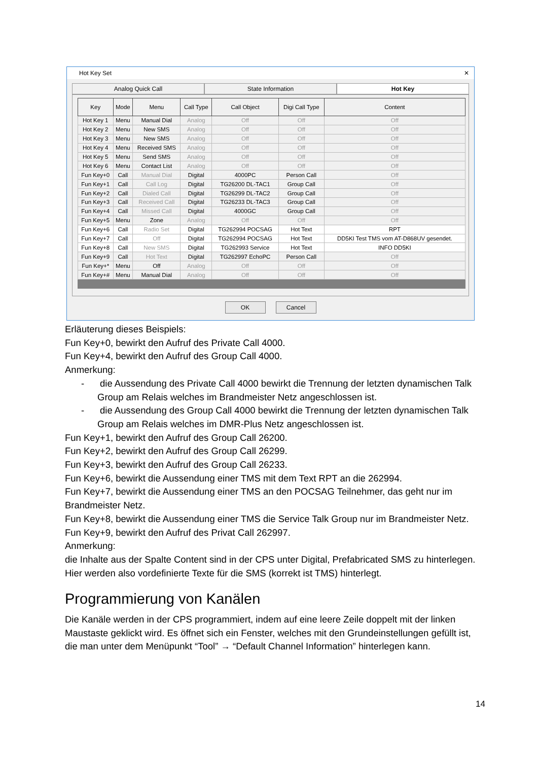Hot Key Set ✕
Analog Quick Call State Information Hot Key
| Key | Mode | Menu | Call Type | Call Object | Digi Call Type | Content |
| --- | --- | --- | --- | --- | --- | --- |
| Hot Key 1 | Menu | Manual Dial | Analog | Off | Off | Off |
| Hot Key 2 | Menu | New SMS | Analog | Off | Off | Off |
| Hot Key 3 | Menu | New SMS | Analog | Off | Off | Off |
| Hot Key 4 | Menu | Received SMS | Analog | Off | Off | Off |
| Hot Key 5 | Menu | Send SMS | Analog | Off | Off | Off |
| Hot Key 6 | Menu | Contact List | Analog | Off | Off | Off |
| Fun Key+0 | Call | Manual Dial | Digital | 4000PC | Person Call | Off |
| Fun Key+1 | Call | Call Log | Digital | TG26200 DL-TAC1 | Group Call | Off |
| Fun Key+2 | Call | Dialed Call | Digital | TG26299 DL-TAC2 | Group Call | Off |
| Fun Key+3 | Call | Received Call | Digital | TG26233 DL-TAC3 | Group Call | Off |
| Fun Key+4 | Call | Missed Call | Digital | 4000GC | Group Call | Off |
| Fun Key+5 | Menu | Zone | Analog | Off | Off | Off |
| Fun Key+6 | Call | Radio Set | Digital | TG262994 POCSAG | Hot Text | RPT |
| Fun Key+7 | Call | Off | Digital | TG262994 POCSAG | Hot Text | DD5KI Test TMS vom AT-D868UV gesendet. |
| Fun Key+8 | Call | New SMS | Digital | TG262993 Service | Hot Text | INFO DD5KI |
| Fun Key+9 | Call | Hot Text | Digital | TG262997 EchoPC | Person Call | Off |
| Fun Key+* | Menu | Off | Analog | Off | Off | Off |
| Fun Key+# | Menu | Manual Dial | Analog | Off | Off | Off |
OK Cancel
Erläuterung dieses Beispiels:
Fun Key+0, bewirkt den Aufruf des Private Call 4000.
Fun Key+4, bewirkt den Aufruf des Group Call 4000.
Anmerkung:
- die Aussendung des Private Call 4000 bewirkt die Trennung der letzten dynamischen Talk Group am Relais welches im Brandmeister Netz angeschlossen ist.
- die Aussendung des Group Call 4000 bewirkt die Trennung der letzten dynamischen Talk Group am Relais welches im DMR-Plus Netz angeschlossen ist.
Fun Key+1, bewirkt den Aufruf des Group Call 26200.
Fun Key+2, bewirkt den Aufruf des Group Call 26299.
Fun Key+3, bewirkt den Aufruf des Group Call 26233.
Fun Key+6, bewirkt die Aussendung einer TMS mit dem Text RPT an die 262994.
Fun Key+7, bewirkt die Aussendung einer TMS an den POCSAG Teilnehmer, das geht nur im Brandmeister Netz.
Fun Key+8, bewirkt die Aussendung einer TMS die Service Talk Group nur im Brandmeister Netz.
Fun Key+9, bewirkt den Aufruf des Privat Call 262997.
Anmerkung:
die Inhalte aus der Spalte Content sind in der CPS unter Digital, Prefabricated SMS zu hinterlegen. Hier werden also vordefinierte Texte für die SMS (korrekt ist TMS) hinterlegt.
Programmierung von Kanälen
Die Kanäle werden in der CPS programmiert, indem auf eine leere Zeile doppelt mit der linken Maustaste geklickt wird. Es öffnet sich ein Fenster, welches mit den Grundeinstellungen gefüllt ist, die man unter dem Menüpunkt “Tool” → “Default Channel Information” hinterlegen kann.
14